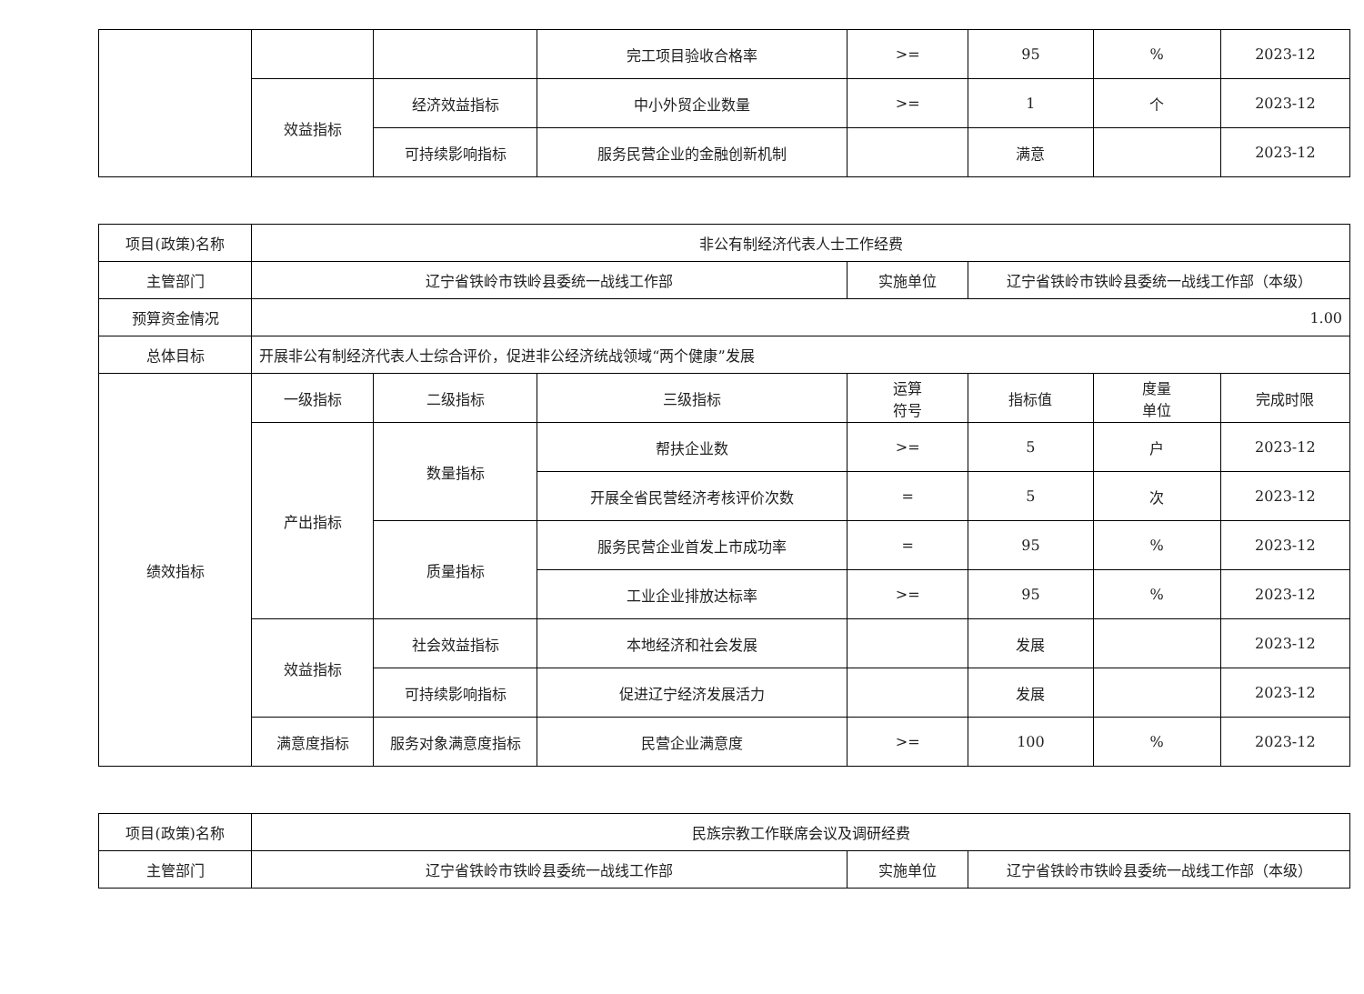| | | | 完工项目验收合格率 | >= | 95 | % | 2023-12 |
| | 效益指标 | 经济效益指标 | 中小外贸企业数量 | >= | 1 | 个 | 2023-12 |
| | | 可持续影响指标 | 服务民营企业的金融创新机制 | | 满意 | | 2023-12 |
| 项目(政策)名称 | 非公有制经济代表人士工作经费 | | | | | | |
| 主管部门 | 辽宁省铁岭市铁岭县委统一战线工作部 | | | 实施单位 | 辽宁省铁岭市铁岭县委统一战线工作部（本级） | | |
| 预算资金情况 | 1.00 | | | | | | |
| 总体目标 | 开展非公有制经济代表人士综合评价，促进非公经济统战领域“两个健康”发展 | | | | | | |
| 绩效指标 | 一级指标 | 二级指标 | 三级指标 | 运算 符号 | 指标值 | 度量 单位 | 完成时限 |
| | 产出指标 | 数量指标 | 帮扶企业数 | >= | 5 | 户 | 2023-12 |
| | | | 开展全省民营经济考核评价次数 | = | 5 | 次 | 2023-12 |
| | | 质量指标 | 服务民营企业首发上市成功率 | = | 95 | % | 2023-12 |
| | | | 工业企业排放达标率 | >= | 95 | % | 2023-12 |
| | 效益指标 | 社会效益指标 | 本地经济和社会发展 | | 发展 | | 2023-12 |
| | | 可持续影响指标 | 促进辽宁经济发展活力 | | 发展 | | 2023-12 |
| | 满意度指标 | 服务对象满意度指标 | 民营企业满意度 | >= | 100 | % | 2023-12 |
| 项目(政策)名称 | 民族宗教工作联席会议及调研经费 | | |
| 主管部门 | 辽宁省铁岭市铁岭县委统一战线工作部 | 实施单位 | 辽宁省铁岭市铁岭县委统一战线工作部（本级） |